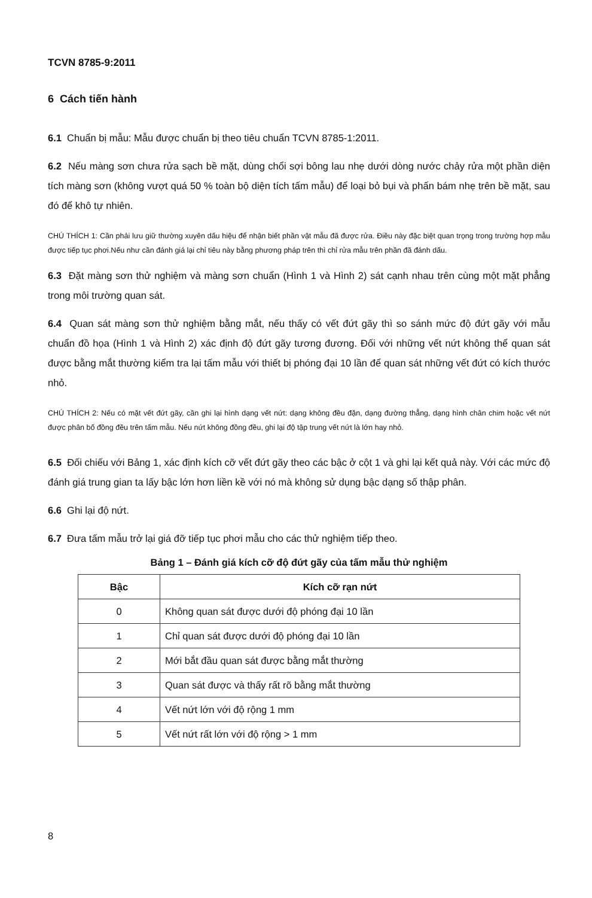TCVN 8785-9:2011
6 Cách tiến hành
6.1 Chuẩn bị mẫu: Mẫu được chuẩn bị theo tiêu chuẩn TCVN 8785-1:2011.
6.2 Nếu màng sơn chưa rửa sạch bề mặt, dùng chổi sợi bông lau nhẹ dưới dòng nước chảy rửa một phần diện tích màng sơn (không vượt quá 50 % toàn bộ diện tích tấm mẫu) để loại bỏ bụi và phấn bám nhẹ trên bề mặt, sau đó để khô tự nhiên.
CHÚ THÍCH 1: Cần phải lưu giữ thường xuyên dấu hiệu để nhận biết phần vật mẫu đã được rửa. Điều này đặc biệt quan trọng trong trường hợp mẫu được tiếp tục phơi.Nếu như cần đánh giá lại chỉ tiêu này bằng phương pháp trên thì chỉ rửa mẫu trên phần đã đánh dấu.
6.3 Đặt màng sơn thử nghiệm và màng sơn chuẩn (Hình 1 và Hình 2) sát cạnh nhau trên cùng một mặt phẳng trong môi trường quan sát.
6.4 Quan sát màng sơn thử nghiệm bằng mắt, nếu thấy có vết đứt gãy thì so sánh mức độ đứt gãy với mẫu chuẩn đồ họa (Hình 1 và Hình 2) xác định độ đứt gãy tương đương. Đối với những vết nứt không thể quan sát được bằng mắt thường kiểm tra lại tấm mẫu với thiết bị phóng đại 10 lần để quan sát những vết đứt có kích thước nhỏ.
CHÚ THÍCH 2: Nếu có mặt vết đứt gãy, cần ghi lại hình dạng vết nứt: dạng không đều đặn, dạng đường thẳng, dạng hình chân chim hoặc vết nứt được phân bố đồng đều trên tấm mẫu. Nếu nứt không đồng đều, ghi lại độ tập trung vết nứt là lớn hay nhỏ.
6.5 Đối chiếu với Bảng 1, xác định kích cỡ vết đứt gãy theo các bậc ở cột 1 và ghi lại kết quả này. Với các mức độ đánh giá trung gian ta lấy bậc lớn hơn liền kề với nó mà không sử dụng bậc dạng số thập phân.
6.6 Ghi lại độ nứt.
6.7 Đưa tấm mẫu trở lại giá đỡ tiếp tục phơi mẫu cho các thử nghiệm tiếp theo.
Bảng 1 – Đánh giá kích cỡ độ đứt gãy của tấm mẫu thử nghiệm
| Bậc | Kích cỡ rạn nứt |
| --- | --- |
| 0 | Không quan sát được dưới độ phóng đại 10 lần |
| 1 | Chỉ quan sát được dưới độ phóng đại 10 lần |
| 2 | Mới bắt đầu quan sát được bằng mắt thường |
| 3 | Quan sát được và thấy rất rõ bằng mắt thường |
| 4 | Vết nứt lớn với độ rộng 1 mm |
| 5 | Vết nứt rất lớn với độ rộng > 1 mm |
8